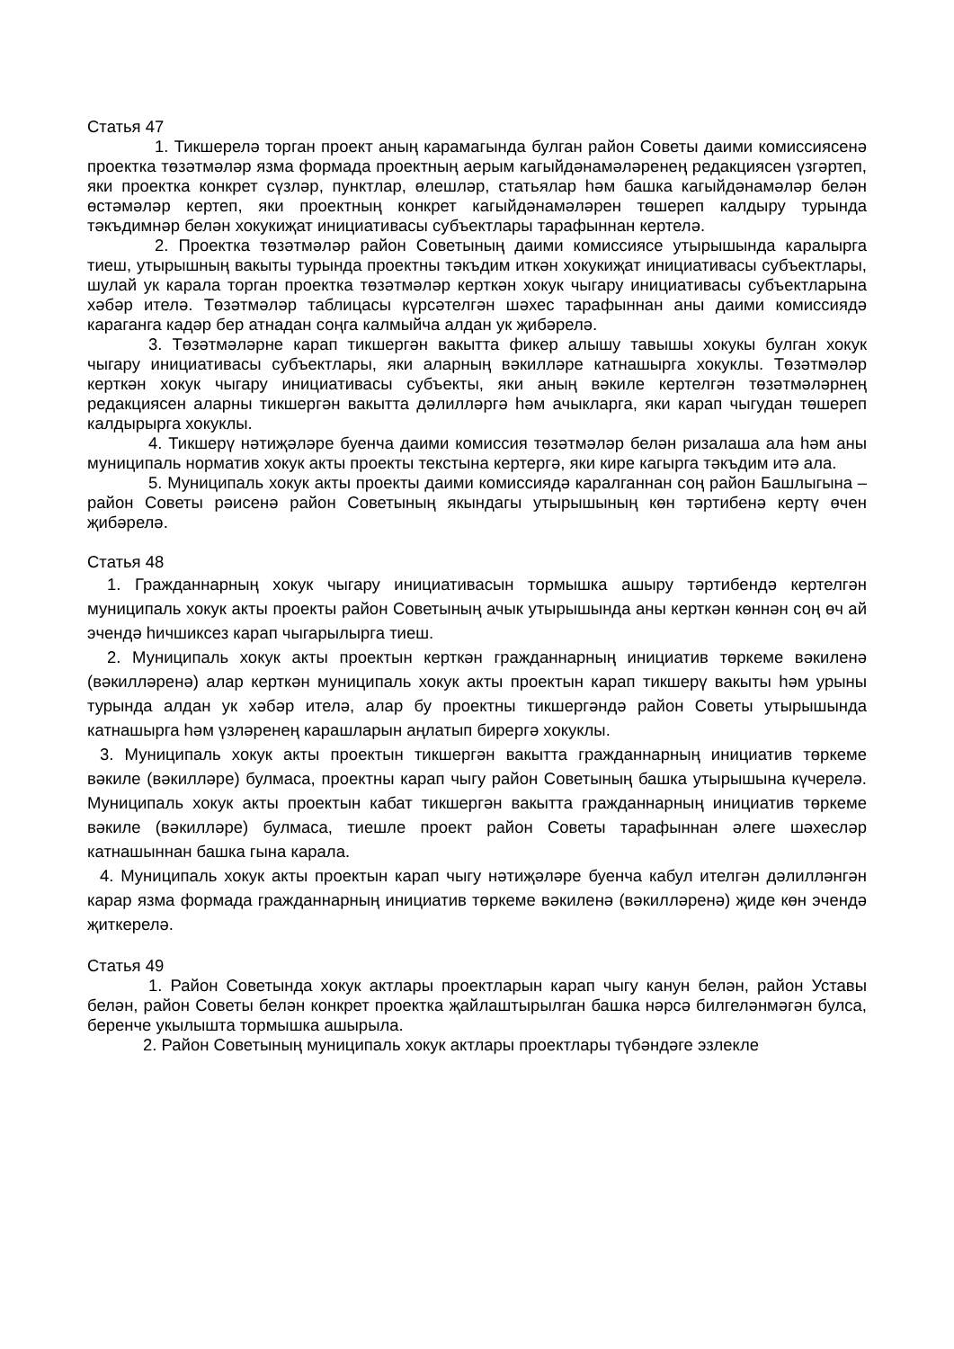Статья 47
1. Тикшерелә торган проект аның карамагында булган район Советы даими комиссиясенә проектка төзәтмәләр язма формада проектның аерым кагыйдәнамәләренең редакциясен үзгәртеп, яки проектка конкрет сүзләр, пунктлар, өлешләр, статьялар һәм башка кагыйдәнамәләр белән өстәмәләр кертеп, яки проектның конкрет кагыйдәнамәләрен төшереп калдыру турында тәкъдимнәр белән хокукиҗат инициативасы субъектлары тарафыннан кертелә.
2. Проектка төзәтмәләр район Советының даими комиссиясе утырышында каралырга тиеш, утырышның вакыты турында проектны тәкъдим иткән хокукиҗат инициативасы субъектлары, шулай ук карала торган проектка төзәтмәләр керткән хокук чыгару инициативасы субъектларына хәбәр ителә. Төзәтмәләр таблицасы күрсәтелгән шәхес тарафыннан аны даими комиссиядә караганга кадәр бер атнадан соңга калмыйча алдан ук җибәрелә.
3. Төзәтмәләрне карап тикшергән вакытта фикер алышу тавышы хокукы булган хокук чыгару инициативасы субъектлары, яки аларның вәкилләре катнашырга хокуклы. Төзәтмәләр керткән хокук чыгару инициативасы субъекты, яки аның вәкиле кертелгән төзәтмәләрнең редакциясен аларны тикшергән вакытта дәлилләргә һәм ачыкларга, яки карап чыгудан төшереп калдырырга хокуклы.
4. Тикшерү нәтиҗәләре буенча даими комиссия төзәтмәләр белән ризалаша ала һәм аны муниципаль норматив хокук акты проекты текстына кертергә, яки кире кагырга тәкъдим итә ала.
5. Муниципаль хокук акты проекты даими комиссиядә каралганнан соң район Башлыгына – район Советы рәисенә район Советының якындагы утырышының көн тәртибенә кертү өчен җибәрелә.
Статья 48
1. Гражданнарның хокук чыгару инициативасын тормышка ашыру тәртибендә кертелгән муниципаль хокук акты проекты район Советының ачык утырышында аны керткән көннән соң өч ай эчендә һичшиксез карап чыгарылырга тиеш.
2. Муниципаль хокук акты проектын керткән гражданнарның инициатив төркеме вәкиленә (вәкилләренә) алар керткән муниципаль хокук акты проектын карап тикшерү вакыты һәм урыны турында алдан ук хәбәр ителә, алар бу проектны тикшергәндә район Советы утырышында катнашырга һәм үзләренең карашларын аңлатып бирергә хокуклы.
3. Муниципаль хокук акты проектын тикшергән вакытта гражданнарның инициатив төркеме вәкиле (вәкилләре) булмаса, проектны карап чыгу район Советының башка утырышына күчерелә. Муниципаль хокук акты проектын кабат тикшергән вакытта гражданнарның инициатив төркеме вәкиле (вәкилләре) булмаса, тиешле проект район Советы тарафыннан әлеге шәхесләр катнашыннан башка гына карала.
4. Муниципаль хокук акты проектын карап чыгу нәтиҗәләре буенча кабул ителгән дәлилләнгән карар язма формада гражданнарның инициатив төркеме вәкиленә (вәкилләренә) җиде көн эчендә җиткерелә.
Статья 49
1. Район Советында хокук актлары проектларын карап чыгу канун белән, район Уставы белән, район Советы белән конкрет проектка җайлаштырылган башка нәрсә билгеләнмәгән булса, беренче укылышта тормышка ашырыла.
2. Район Советының муниципаль хокук актлары проектлары түбәндәге эзлекле